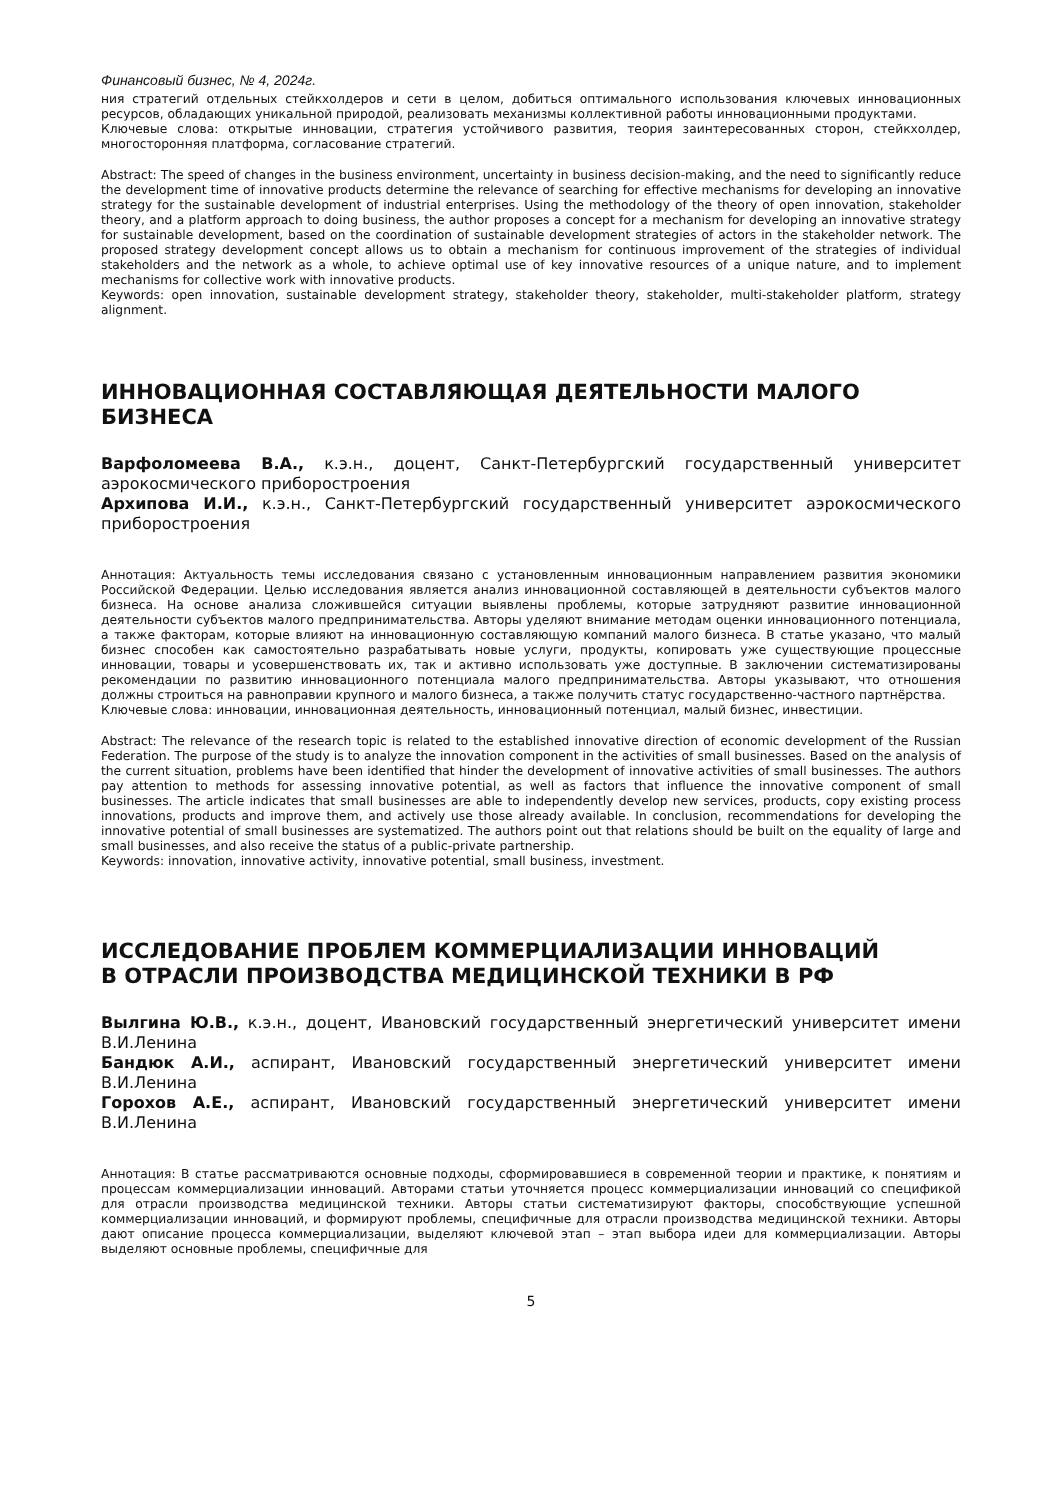Финансовый бизнес, № 4, 2024г.
ния стратегий отдельных стейкхолдеров и сети в целом, добиться оптимального использования ключевых инновационных ресурсов, обладающих уникальной природой, реализовать механизмы коллективной работы инновационными продуктами.
Ключевые слова: открытые инновации, стратегия устойчивого развития, теория заинтересованных сторон, стейкхолдер, многосторонняя платформа, согласование стратегий.
Abstract: The speed of changes in the business environment, uncertainty in business decision-making, and the need to significantly reduce the development time of innovative products determine the relevance of searching for effective mechanisms for developing an innovative strategy for the sustainable development of industrial enterprises. Using the methodology of the theory of open innovation, stakeholder theory, and a platform approach to doing business, the author proposes a concept for a mechanism for developing an innovative strategy for sustainable development, based on the coordination of sustainable development strategies of actors in the stakeholder network. The proposed strategy development concept allows us to obtain a mechanism for continuous improvement of the strategies of individual stakeholders and the network as a whole, to achieve optimal use of key innovative resources of a unique nature, and to implement mechanisms for collective work with innovative products.
Keywords: open innovation, sustainable development strategy, stakeholder theory, stakeholder, multi-stakeholder platform, strategy alignment.
ИННОВАЦИОННАЯ СОСТАВЛЯЮЩАЯ ДЕЯТЕЛЬНОСТИ МАЛОГО БИЗНЕСА
Варфоломеева В.А., к.э.н., доцент, Санкт-Петербургский государственный университет аэрокосмического приборостроения
Архипова И.И., к.э.н., Санкт-Петербургский государственный университет аэрокосмического приборостроения
Аннотация: Актуальность темы исследования связано с установленным инновационным направлением развития экономики Российской Федерации. Целью исследования является анализ инновационной составляющей в деятельности субъектов малого бизнеса. На основе анализа сложившейся ситуации выявлены проблемы, которые затрудняют развитие инновационной деятельности субъектов малого предпринимательства. Авторы уделяют внимание методам оценки инновационного потенциала, а также факторам, которые влияют на инновационную составляющую компаний малого бизнеса. В статье указано, что малый бизнес способен как самостоятельно разрабатывать новые услуги, продукты, копировать уже существующие процессные инновации, товары и усовершенствовать их, так и активно использовать уже доступные. В заключении систематизированы рекомендации по развитию инновационного потенциала малого предпринимательства. Авторы указывают, что отношения должны строиться на равноправии крупного и малого бизнеса, а также получить статус государственно-частного партнёрства.
Ключевые слова: инновации, инновационная деятельность, инновационный потенциал, малый бизнес, инвестиции.
Abstract: The relevance of the research topic is related to the established innovative direction of economic development of the Russian Federation. The purpose of the study is to analyze the innovation component in the activities of small businesses. Based on the analysis of the current situation, problems have been identified that hinder the development of innovative activities of small businesses. The authors pay attention to methods for assessing innovative potential, as well as factors that influence the innovative component of small businesses. The article indicates that small businesses are able to independently develop new services, products, copy existing process innovations, products and improve them, and actively use those already available. In conclusion, recommendations for developing the innovative potential of small businesses are systematized. The authors point out that relations should be built on the equality of large and small businesses, and also receive the status of a public-private partnership.
Keywords: innovation, innovative activity, innovative potential, small business, investment.
ИССЛЕДОВАНИЕ ПРОБЛЕМ КОММЕРЦИАЛИЗАЦИИ ИННОВАЦИЙ
В ОТРАСЛИ ПРОИЗВОДСТВА МЕДИЦИНСКОЙ ТЕХНИКИ В РФ
Вылгина Ю.В., к.э.н., доцент, Ивановский государственный энергетический университет имени В.И.Ленина
Бандюк А.И., аспирант, Ивановский государственный энергетический университет имени В.И.Ленина
Горохов А.Е., аспирант, Ивановский государственный энергетический университет имени В.И.Ленина
Аннотация: В статье рассматриваются основные подходы, сформировавшиеся в современной теории и практике, к понятиям и процессам коммерциализации инноваций. Авторами статьи уточняется процесс коммерциализации инноваций со спецификой для отрасли производства медицинской техники. Авторы статьи систематизируют факторы, способствующие успешной коммерциализации инноваций, и формируют проблемы, специфичные для отрасли производства медицинской техники. Авторы дают описание процесса коммерциализации, выделяют ключевой этап – этап выбора идеи для коммерциализации. Авторы выделяют основные проблемы, специфичные для
5